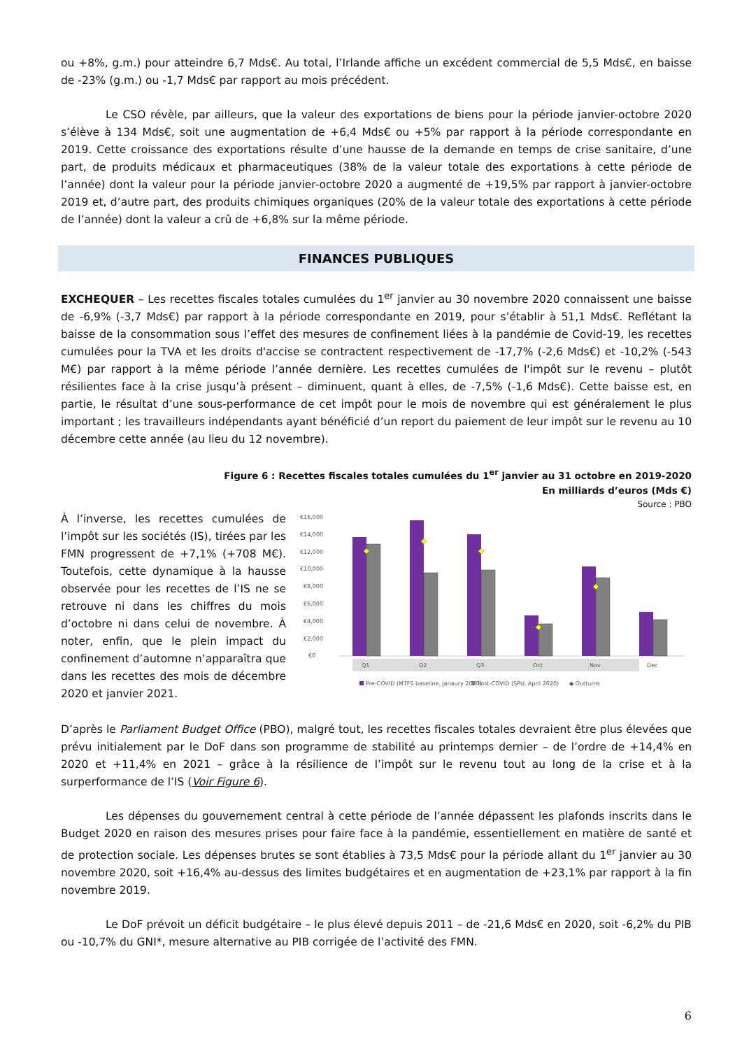ou +8%, g.m.) pour atteindre 6,7 Mds€. Au total, l’Irlande affiche un excédent commercial de 5,5 Mds€, en baisse de -23% (g.m.) ou -1,7 Mds€ par rapport au mois précédent.
Le CSO révèle, par ailleurs, que la valeur des exportations de biens pour la période janvier-octobre 2020 s’élève à 134 Mds€, soit une augmentation de +6,4 Mds€ ou +5% par rapport à la période correspondante en 2019. Cette croissance des exportations résulte d’une hausse de la demande en temps de crise sanitaire, d’une part, de produits médicaux et pharmaceutiques (38% de la valeur totale des exportations à cette période de l’année) dont la valeur pour la période janvier-octobre 2020 a augmenté de +19,5% par rapport à janvier-octobre 2019 et, d’autre part, des produits chimiques organiques (20% de la valeur totale des exportations à cette période de l’année) dont la valeur a crû de +6,8% sur la même période.
FINANCES PUBLIQUES
EXCHEQUER – Les recettes fiscales totales cumulées du 1<sup>er</sup> janvier au 30 novembre 2020 connaissent une baisse de -6,9% (-3,7 Mds€) par rapport à la période correspondante en 2019, pour s’établir à 51,1 Mds€. Reflétant la baisse de la consommation sous l’effet des mesures de confinement liées à la pandémie de Covid-19, les recettes cumulées pour la TVA et les droits d'accise se contractent respectivement de -17,7% (-2,6 Mds€) et -10,2% (-543 M€) par rapport à la même période l’année dernière. Les recettes cumulées de l'impôt sur le revenu – plutôt résilientes face à la crise jusqu’à présent – diminuent, quant à elles, de -7,5% (-1,6 Mds€). Cette baisse est, en partie, le résultat d’une sous-performance de cet impôt pour le mois de novembre qui est généralement le plus important ; les travailleurs indépendants ayant bénéficié d’un report du paiement de leur impôt sur le revenu au 10 décembre cette année (au lieu du 12 novembre).
Figure 6 : Recettes fiscales totales cumulées du 1<sup>er</sup> janvier au 31 octobre en 2019-2020
En milliards d’euros (Mds €)
Source : PBO
À l’inverse, les recettes cumulées de l’impôt sur les sociétés (IS), tirées par les FMN progressent de +7,1% (+708 M€). Toutefois, cette dynamique à la hausse observée pour les recettes de l’IS ne se retrouve ni dans les chiffres du mois d’octobre ni dans celui de novembre. À noter, enfin, que le plein impact du confinement d’automne n’apparaîtra que dans les recettes des mois de décembre 2020 et janvier 2021.
€16,000
€14,000
€12,000
€10,000
€8,000
€6,000
€4,000
€2,000
€0
Q1
Q2
Q3
Oct
Nov
Dec
Pre-COVID (MTFS baseline, Janaury 2020)
Post-COVID (SPU, April 2020)
◆ Outturns
D’après le Parliament Budget Office (PBO), malgré tout, les recettes fiscales totales devraient être plus élevées que prévu initialement par le DoF dans son programme de stabilité au printemps dernier – de l’ordre de +14,4% en 2020 et +11,4% en 2021 – grâce à la résilience de l’impôt sur le revenu tout au long de la crise et à la surperformance de l’IS (Voir Figure 6).
Les dépenses du gouvernement central à cette période de l’année dépassent les plafonds inscrits dans le Budget 2020 en raison des mesures prises pour faire face à la pandémie, essentiellement en matière de santé et de protection sociale. Les dépenses brutes se sont établies à 73,5 Mds€ pour la période allant du 1<sup>er</sup> janvier au 30 novembre 2020, soit +16,4% au-dessus des limites budgétaires et en augmentation de +23,1% par rapport à la fin novembre 2019.
Le DoF prévoit un déficit budgétaire – le plus élevé depuis 2011 – de -21,6 Mds€ en 2020, soit -6,2% du PIB ou -10,7% du GNI*, mesure alternative au PIB corrigée de l’activité des FMN.
6